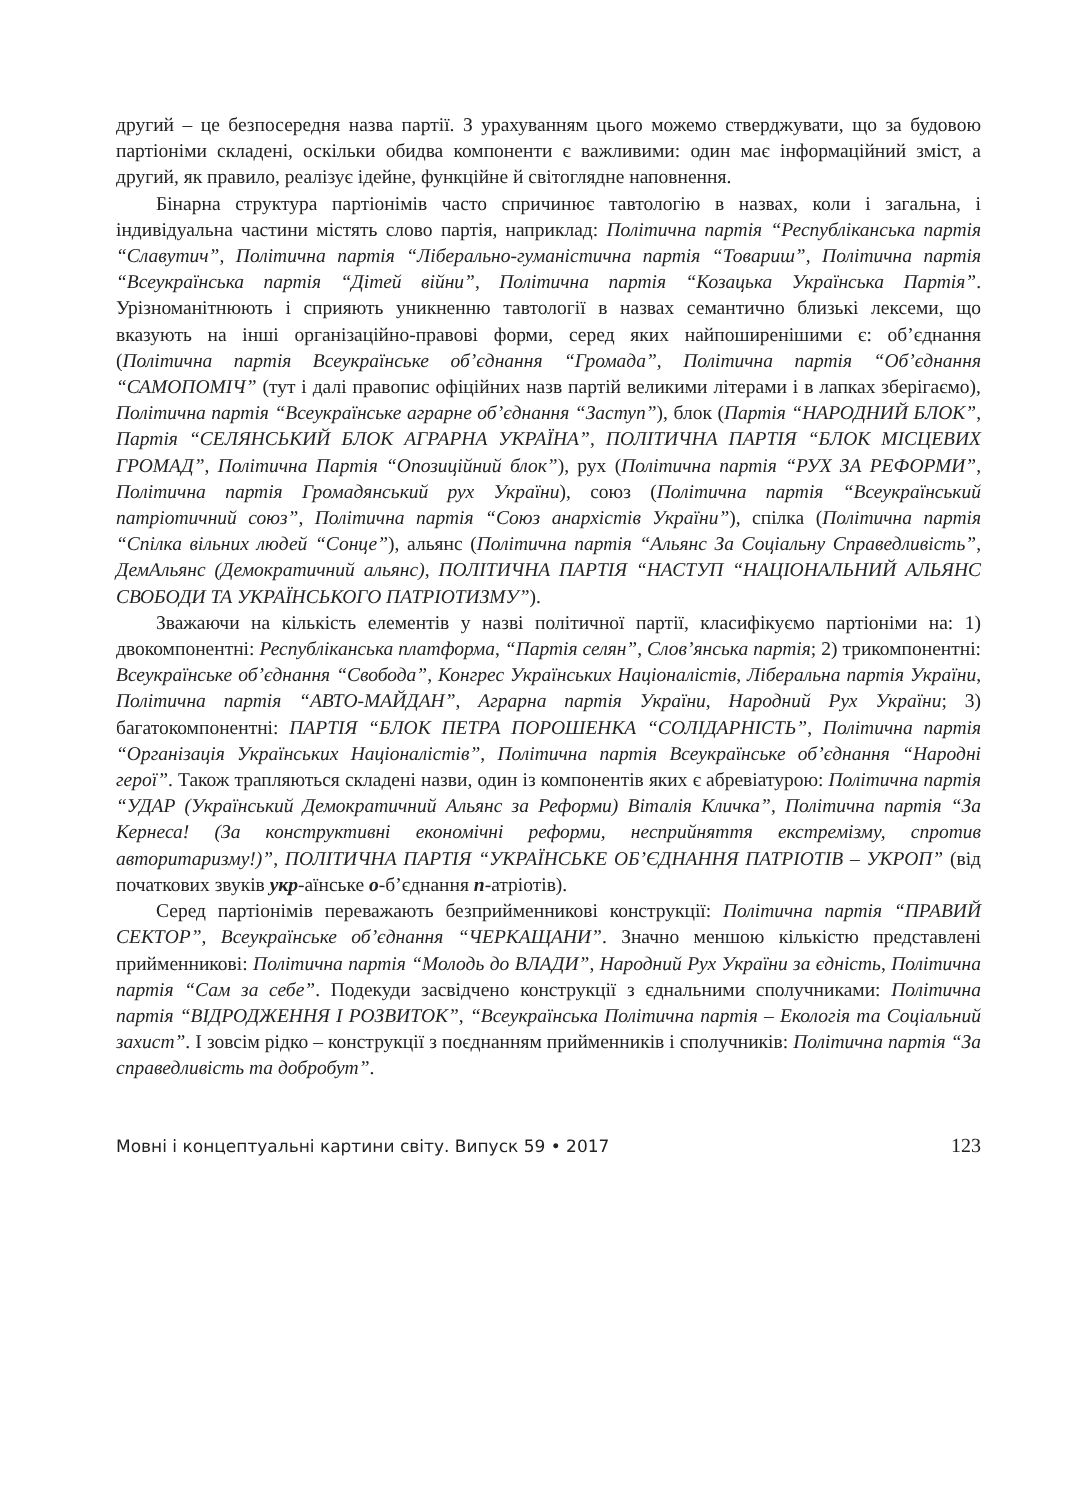другий – це безпосередня назва партії. З урахуванням цього можемо стверджувати, що за будовою партіоніми складені, оскільки обидва компоненти є важливими: один має інформаційний зміст, а другий, як правило, реалізує ідейне, функційне й світоглядне наповнення.
Бінарна структура партіонімів часто спричинює тавтологію в назвах, коли і загальна, і індивідуальна частини містять слово партія, наприклад: Політична партія “Республіканська партія “Славутич”, Політична партія “Ліберально-гуманістична партія “Товариш”, Політична партія “Всеукраїнська партія “Дітей війни”, Політична партія “Козацька Українська Партія”. Урізноманітнюють і сприяють уникненню тавтології в назвах семантично близькі лексеми, що вказують на інші організаційно-правові форми, серед яких найпоширенішими є: об’єднання (Політична партія Всеукраїнське об’єднання “Громада”, Політична партія “Об’єднання “САМОПОМІЧ” (тут і далі правопис офіційних назв партій великими літерами і в лапках зберігаємо), Політична партія “Всеукраїнське аграрне об’єднання “Заступ”), блок (Партія “НАРОДНИЙ БЛОК”, Партія “СЕЛЯНСЬКИЙ БЛОК АГРАРНА УКРАЇНА”, ПОЛІТИЧНА ПАРТІЯ “БЛОК МІСЦЕВИХ ГРОМАД”, Політична Партія “Опозиційний блок”), рух (Політична партія “РУХ ЗА РЕФОРМИ”, Політична партія Громадянський рух України), союз (Політична партія “Всеукраїнський патріотичний союз”, Політична партія “Союз анархістів України”), спілка (Політична партія “Спілка вільних людей “Сонце”), альянс (Політична партія “Альянс За Соціальну Справедливість”, ДемАльянс (Демократичний альянс), ПОЛІТИЧНА ПАРТІЯ “НАСТУП “НАЦІОНАЛЬНИЙ АЛЬЯНС СВОБОДИ ТА УКРАЇНСЬКОГО ПАТРІОТИЗМУ”).
Зважаючи на кількість елементів у назві політичної партії, класифікуємо партіоніми на: 1) двокомпонентні: Республіканська платформа, “Партія селян”, Слов’янська партія; 2) трикомпонентні: Всеукраїнське об’єднання “Свобода”, Конгрес Українських Націоналістів, Ліберальна партія України, Політична партія “АВТО-МАЙДАН”, Аграрна партія України, Народний Рух України; 3) багатокомпонентні: ПАРТІЯ “БЛОК ПЕТРА ПОРОШЕНКА “СОЛІДАРНІСТЬ”, Політична партія “Організація Українських Націоналістів”, Політична партія Всеукраїнське об’єднання “Народні герої”. Також трапляються складені назви, один із компонентів яких є абревіатурою: Політична партія “УДАР (Український Демократичний Альянс за Реформи) Віталія Кличка”, Політична партія “За Кернеса! (За конструктивні економічні реформи, несприйняття екстремізму, спротив авторитаризму!)”, ПОЛІТИЧНА ПАРТІЯ “УКРАЇНСЬКЕ ОБ’ЄДНАННЯ ПАТРІОТІВ – УКРОП” (від початкових звуків укр-аїнське о-б’єднання п-атріотів).
Серед партіонімів переважають безприйменникові конструкції: Політична партія “ПРАВИЙ СЕКТОР”, Всеукраїнське об’єднання “ЧЕРКАЩАНИ”. Значно меншою кількістю представлені прийменникові: Політична партія “Молодь до ВЛАДИ”, Народний Рух України за єдність, Політична партія “Сам за себе”. Подекуди засвідчено конструкції з єднальними сполучниками: Політична партія “ВІДРОДЖЕННЯ І РОЗВИТОК”, “Всеукраїнська Політична партія – Екологія та Соціальний захист”. І зовсім рідко – конструкції з поєднанням прийменників і сполучників: Політична партія “За справедливість та добробут”.
Мовні і концептуальні картини світу. Випуск 59 • 2017 123